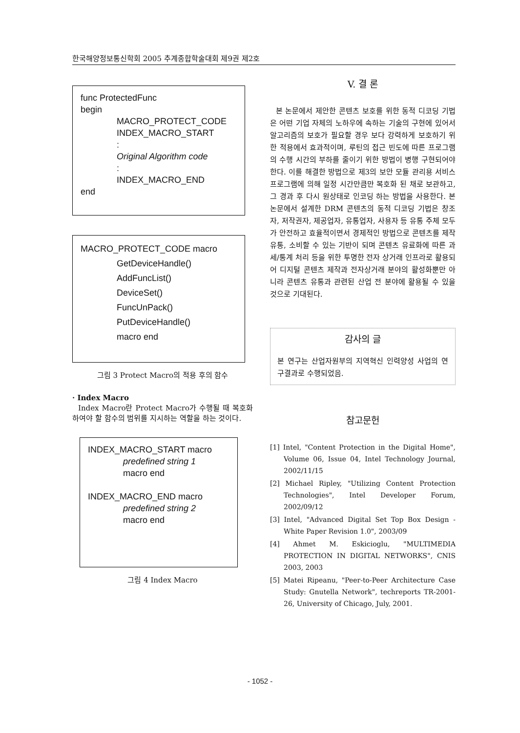한국해양정보통신학회 2005 추계종합학술대회 제9권 제2호
func ProtectedFunc
begin
MACRO_PROTECT_CODE
INDEX_MACRO_START
:
Original Algorithm code
:
INDEX_MACRO_END
end
MACRO_PROTECT_CODE macro
GetDeviceHandle()
AddFuncList()
DeviceSet()
FuncUnPack()
PutDeviceHandle()
macro end
그림 3 Protect Macro의 적용 후의 함수
· Index Macro
Index Macro란 Protect Macro가 수행될 때 복호화 하여야 할 함수의 범위를 지시하는 역할을 하는 것이다.
INDEX_MACRO_START macro
predefined string 1
macro end
INDEX_MACRO_END macro
predefined string 2
macro end
그림 4 Index Macro
V. 결 론
본 논문에서 제안한 콘텐츠 보호를 위한 동적 디코딩 기법은 어떤 기업 자체의 노하우에 속하는 기술의 구현에 있어서 알고리즘의 보호가 필요할 경우 보다 강력하게 보호하기 위한 적용에서 효과적이며, 루틴의 접근 빈도에 따른 프로그램의 수행 시간의 부하를 줄이기 위한 방법이 병행 구현되어야 한다. 이를 해결한 방법으로 제3의 보안 모듈 관리용 서비스 프로그램에 의해 일정 시간만큼만 복호화 된 채로 보관하고, 그 경과 후 다시 원상태로 인코딩 하는 방법을 사용한다. 본 논문에서 설계한 DRM 콘텐츠의 동적 디코딩 기법은 창조자, 저작권자, 제공업자, 유통업자, 사용자 등 유통 주체 모두가 안전하고 효율적이면서 경제적인 방법으로 콘텐츠를 제작 유통, 소비할 수 있는 기반이 되며 콘텐츠 유료화에 따른 과세/통계 처리 등을 위한 투명한 전자 상거래 인프라로 활용되어 디지털 콘텐츠 제작과 전자상거래 분야의 활성화뿐만 아니라 콘텐츠 유통과 관련된 산업 전 분야에 활용될 수 있을 것으로 기대된다.
감사의 글
본 연구는 산업자원부의 지역혁신 인력양성 사업의 연구결과로 수행되었음.
참고문헌
[1] Intel, "Content Protection in the Digital Home", Volume 06, Issue 04, Intel Technology Journal, 2002/11/15
[2] Michael Ripley, "Utilizing Content Protection Technologies", Intel Developer Forum, 2002/09/12
[3] Intel, "Advanced Digital Set Top Box Design - White Paper Revision 1.0", 2003/09
[4] Ahmet M. Eskicioglu, "MULTIMEDIA PROTECTION IN DIGITAL NETWORKS", CNIS 2003, 2003
[5] Matei Ripeanu, "Peer-to-Peer Architecture Case Study: Gnutella Network", techreports TR-2001-26, University of Chicago, July, 2001.
- 1052 -